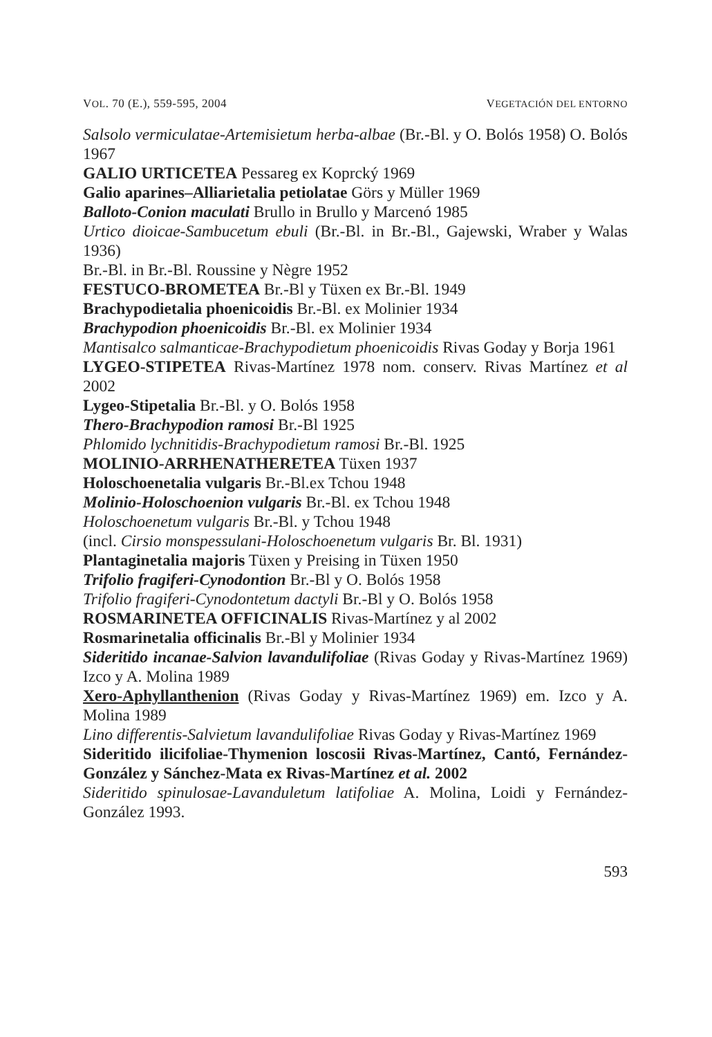VOL. 70 (E.), 559-595, 2004 VEGETACIÓN DEL ENTORNO
Salsolo vermiculatae-Artemisietum herba-albae (Br.-Bl. y O. Bolós 1958) O. Bolós 1967
GALIO URTICETEA Pessareg ex Koprcký 1969
Galio aparines–Alliarietalia petiolatae Görs y Müller 1969
Balloto-Conion maculati Brullo in Brullo y Marcenó 1985
Urtico dioicae-Sambucetum ebuli (Br.-Bl. in Br.-Bl., Gajewski, Wraber y Walas 1936)
Br.-Bl. in Br.-Bl. Roussine y Nègre 1952
FESTUCO-BROMETEA Br.-Bl y Tüxen ex Br.-Bl. 1949
Brachypodietalia phoenicoidis Br.-Bl. ex Molinier 1934
Brachypodion phoenicoidis Br.-Bl. ex Molinier 1934
Mantisalco salmanticae-Brachypodietum phoenicoidis Rivas Goday y Borja 1961
LYGEO-STIPETEA Rivas-Martínez 1978 nom. conserv. Rivas Martínez et al 2002
Lygeo-Stipetalia Br.-Bl. y O. Bolós 1958
Thero-Brachypodion ramosi Br.-Bl 1925
Phlomido lychnitidis-Brachypodietum ramosi Br.-Bl. 1925
MOLINIO-ARRHENATHERETEA Tüxen 1937
Holoschoenetalia vulgaris Br.-Bl.ex Tchou 1948
Molinio-Holoschoenion vulgaris Br.-Bl. ex Tchou 1948
Holoschoenetum vulgaris Br.-Bl. y Tchou 1948
(incl. Cirsio monspessulani-Holoschoenetum vulgaris Br. Bl. 1931)
Plantaginetalia majoris Tüxen y Preising in Tüxen 1950
Trifolio fragiferi-Cynodontion Br.-Bl y O. Bolós 1958
Trifolio fragiferi-Cynodontetum dactyli Br.-Bl y O. Bolós 1958
ROSMARINETEA OFFICINALIS Rivas-Martínez y al 2002
Rosmarinetalia officinalis Br.-Bl y Molinier 1934
Sideritido incanae-Salvion lavandulifoliae (Rivas Goday y Rivas-Martínez 1969) Izco y A. Molina 1989
Xero-Aphyllanthenion (Rivas Goday y Rivas-Martínez 1969) em. Izco y A. Molina 1989
Lino differentis-Salvietum lavandulifoliae Rivas Goday y Rivas-Martínez 1969
Sideritido ilicifoliae-Thymenion loscosii Rivas-Martínez, Cantó, Fernández-González y Sánchez-Mata ex Rivas-Martínez et al. 2002
Sideritido spinulosae-Lavanduletum latifoliae A. Molina, Loidi y Fernández-González 1993.
593